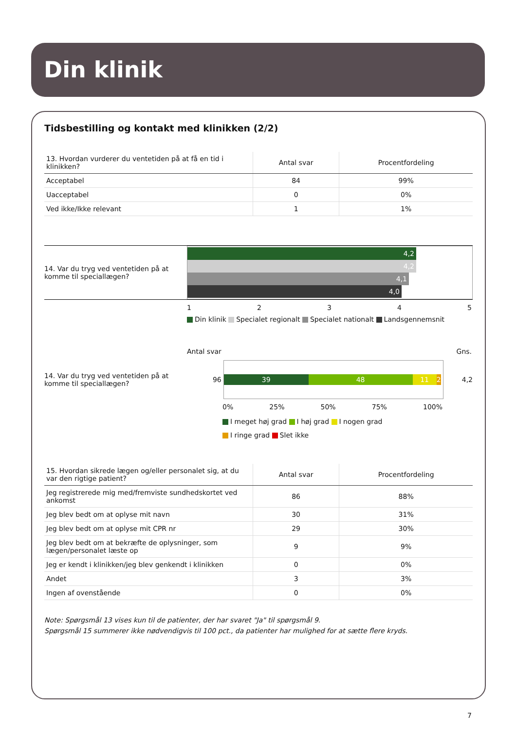Din klinik
Tidsbestilling og kontakt med klinikken (2/2)
| 13. Hvordan vurderer du ventetiden på at få en tid i klinikken? | Antal svar | Procentfordeling |
| --- | --- | --- |
| Acceptabel | 84 | 99% |
| Uacceptabel | 0 | 0% |
| Ved ikke/Ikke relevant | 1 | 1% |
14. Var du tryg ved ventetiden på at komme til speciallægen?
4,2
4,2
4,1
4,0
12345
Din klinik Specialet regionalt Specialet nationalt Landsgennemsnit
Antal svar Gns.
14. Var du tryg ved ventetiden på at komme til speciallægen?
96
39 48 11 2
4,2
0% 25% 50% 75% 100%
I meget høj grad I høj grad I nogen grad
I ringe grad Slet ikke
| 15. Hvordan sikrede lægen og/eller personalet sig, at du var den rigtige patient? | Antal svar | Procentfordeling |
| --- | --- | --- |
| Jeg registrerede mig med/fremviste sundhedskortet ved ankomst | 86 | 88% |
| Jeg blev bedt om at oplyse mit navn | 30 | 31% |
| Jeg blev bedt om at oplyse mit CPR nr | 29 | 30% |
| Jeg blev bedt om at bekræfte de oplysninger, som lægen/personalet læste op | 9 | 9% |
| Jeg er kendt i klinikken/jeg blev genkendt i klinikken | 0 | 0% |
| Andet | 3 | 3% |
| Ingen af ovenstående | 0 | 0% |
Note: Spørgsmål 13 vises kun til de patienter, der har svaret "Ja" til spørgsmål 9.
Spørgsmål 15 summerer ikke nødvendigvis til 100 pct., da patienter har mulighed for at sætte flere kryds.
7